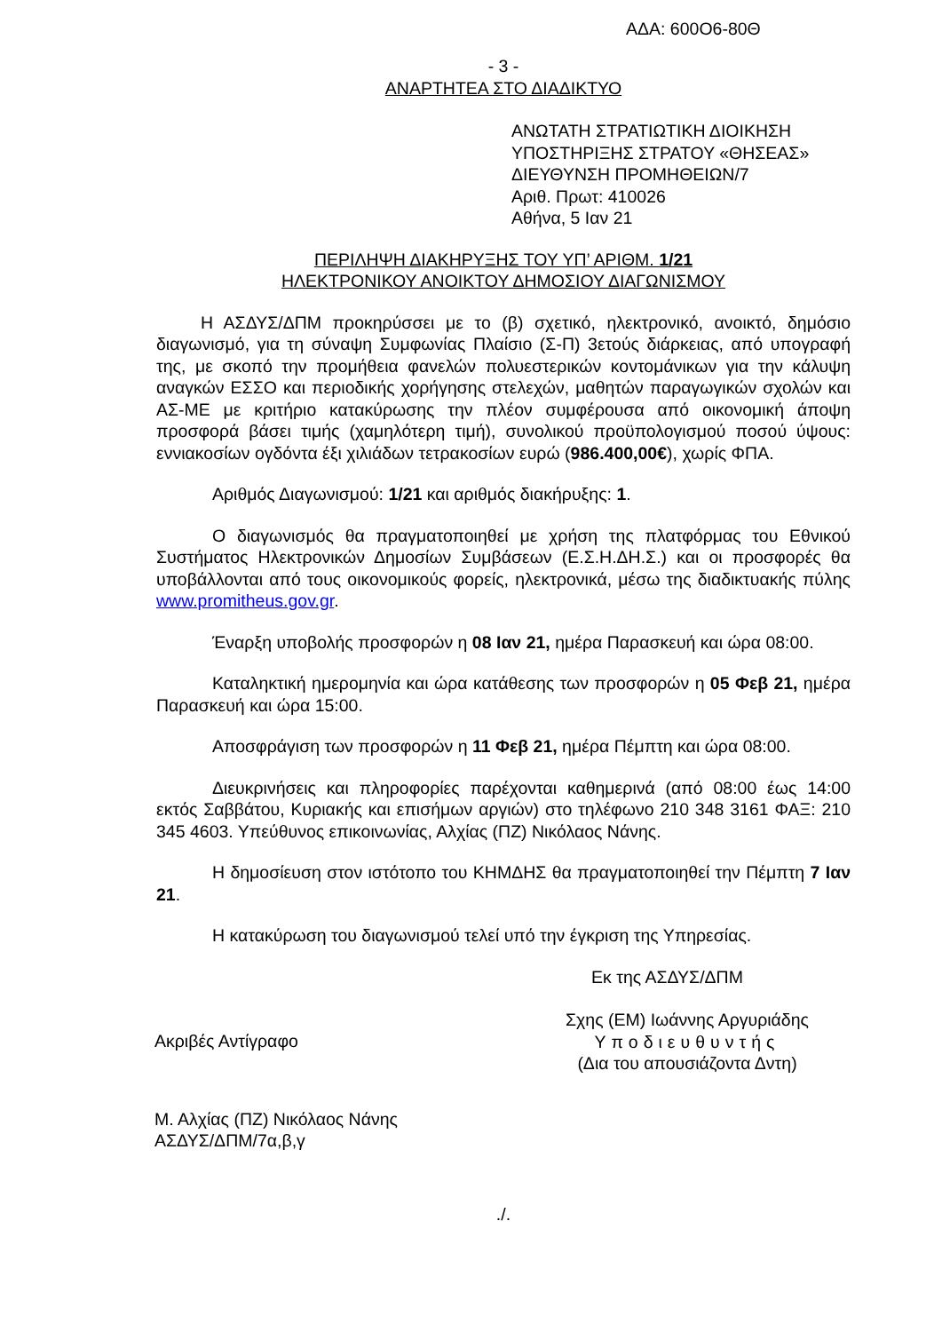ΑΔΑ: 600Ο6-80Θ
- 3 -
ΑΝΑΡΤΗΤΕΑ ΣΤΟ ΔΙΑΔΙΚΤΥΟ
ΑΝΩΤΑΤΗ ΣΤΡΑΤΙΩΤΙΚΗ ΔΙΟΙΚΗΣΗ
ΥΠΟΣΤΗΡΙΞΗΣ ΣΤΡΑΤΟΥ «ΘΗΣΕΑΣ»
ΔΙΕΥΘΥΝΣΗ ΠΡΟΜΗΘΕΙΩΝ/7
Αριθ. Πρωτ: 410026
Αθήνα, 5 Ιαν 21
ΠΕΡΙΛΗΨΗ ΔΙΑΚΗΡΥΞΗΣ ΤΟΥ ΥΠ’ ΑΡΙΘΜ. 1/21
ΗΛΕΚΤΡΟΝΙΚΟΥ ΑΝΟΙΚΤΟΥ ΔΗΜΟΣΙΟΥ ΔΙΑΓΩΝΙΣΜΟΥ
Η ΑΣΔΥΣ/ΔΠΜ προκηρύσσει με το (β) σχετικό, ηλεκτρονικό, ανοικτό, δημόσιο διαγωνισμό, για τη σύναψη Συμφωνίας Πλαίσιο (Σ-Π) 3ετούς διάρκειας, από υπογραφή της, με σκοπό την προμήθεια φανελών πολυεστερικών κοντομάνικων για την κάλυψη αναγκών ΕΣΣΟ και περιοδικής χορήγησης στελεχών, μαθητών παραγωγικών σχολών και ΑΣ-ΜΕ με κριτήριο κατακύρωσης την πλέον συμφέρουσα από οικονομική άποψη προσφορά βάσει τιμής (χαμηλότερη τιμή), συνολικού προϋπολογισμού ποσού ύψους: εννιακοσίων ογδόντα έξι χιλιάδων τετρακοσίων ευρώ (986.400,00€), χωρίς ΦΠΑ.
Αριθμός Διαγωνισμού: 1/21 και αριθμός διακήρυξης: 1.
Ο διαγωνισμός θα πραγματοποιηθεί με χρήση της πλατφόρμας του Εθνικού Συστήματος Ηλεκτρονικών Δημοσίων Συμβάσεων (Ε.Σ.Η.ΔΗ.Σ.) και οι προσφορές θα υποβάλλονται από τους οικονομικούς φορείς, ηλεκτρονικά, μέσω της διαδικτυακής πύλης www.promitheus.gov.gr.
Έναρξη υποβολής προσφορών η 08 Ιαν 21, ημέρα Παρασκευή και ώρα 08:00.
Καταληκτική ημερομηνία και ώρα κατάθεσης των προσφορών η 05 Φεβ 21, ημέρα Παρασκευή και ώρα 15:00.
Αποσφράγιση των προσφορών η 11 Φεβ 21, ημέρα Πέμπτη και ώρα 08:00.
Διευκρινήσεις και πληροφορίες παρέχονται καθημερινά (από 08:00 έως 14:00 εκτός Σαββάτου, Κυριακής και επισήμων αργιών) στο τηλέφωνο 210 348 3161 ΦΑΞ: 210 345 4603. Υπεύθυνος επικοινωνίας, Αλχίας (ΠΖ) Νικόλαος Νάνης.
Η δημοσίευση στον ιστότοπο του ΚΗΜΔΗΣ θα πραγματοποιηθεί την Πέμπτη 7 Ιαν 21.
Η κατακύρωση του διαγωνισμού τελεί υπό την έγκριση της Υπηρεσίας.
Εκ της ΑΣΔΥΣ/ΔΠΜ
Ακριβές Αντίγραφο
Σχης (ΕΜ) Ιωάννης Αργυριάδης
Υποδιευθυντής
(Δια του απουσιάζοντα Δντη)
Μ. Αλχίας (ΠΖ) Νικόλαος Νάνης
ΑΣΔΥΣ/ΔΠΜ/7α,β,γ
./.